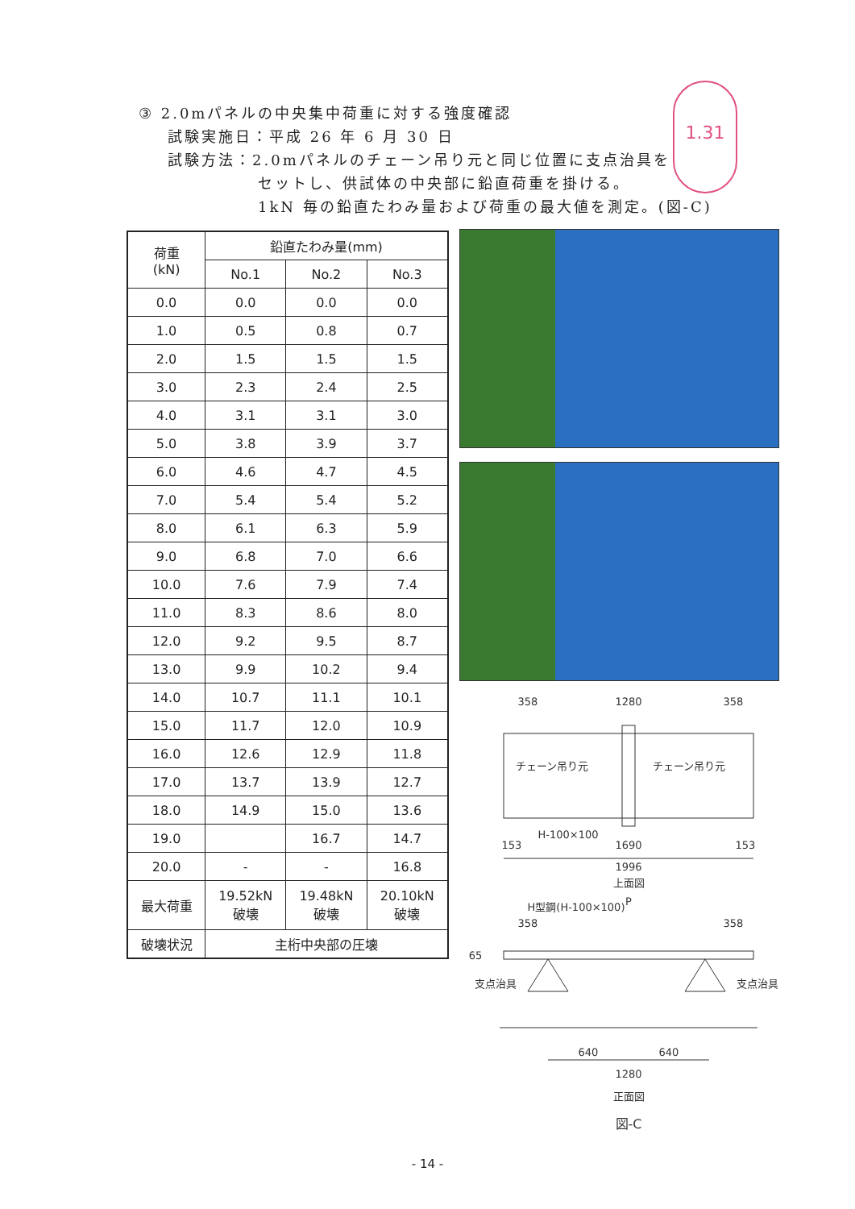1.31
③ 2.0mパネルの中央集中荷重に対する強度確認
試験実施日：平成 26 年 6 月 30 日
試験方法：2.0mパネルのチェーン吊り元と同じ位置に支点治具を
セットし、供試体の中央部に鉛直荷重を掛ける。
1kN 毎の鉛直たわみ量および荷重の最大値を測定。(図-C)
| 荷重 (kN) | 鉛直たわみ量(mm) | | |
| --- | --- | --- | --- |
| | No.1 | No.2 | No.3 |
| 0.0 | 0.0 | 0.0 | 0.0 |
| 1.0 | 0.5 | 0.8 | 0.7 |
| 2.0 | 1.5 | 1.5 | 1.5 |
| 3.0 | 2.3 | 2.4 | 2.5 |
| 4.0 | 3.1 | 3.1 | 3.0 |
| 5.0 | 3.8 | 3.9 | 3.7 |
| 6.0 | 4.6 | 4.7 | 4.5 |
| 7.0 | 5.4 | 5.4 | 5.2 |
| 8.0 | 6.1 | 6.3 | 5.9 |
| 9.0 | 6.8 | 7.0 | 6.6 |
| 10.0 | 7.6 | 7.9 | 7.4 |
| 11.0 | 8.3 | 8.6 | 8.0 |
| 12.0 | 9.2 | 9.5 | 8.7 |
| 13.0 | 9.9 | 10.2 | 9.4 |
| 14.0 | 10.7 | 11.1 | 10.1 |
| 15.0 | 11.7 | 12.0 | 10.9 |
| 16.0 | 12.6 | 12.9 | 11.8 |
| 17.0 | 13.7 | 13.9 | 12.7 |
| 18.0 | 14.9 | 15.0 | 13.6 |
| 19.0 | | 16.7 | 14.7 |
| 20.0 | - | - | 16.8 |
| 最大荷重 | 19.52kN 破壊 | 19.48kN 破壊 | 20.10kN 破壊 |
| 破壊状況 | 主桁中央部の圧壊 | | |
358
1280
358
チェーン吊り元
チェーン吊り元
H-100×100
153
1690
153
1996
上面図
H型鋼(H-100×100)
P
358
358
65
支点治具
支点治具
640
640
1280
正面図
図-C
- 14 -